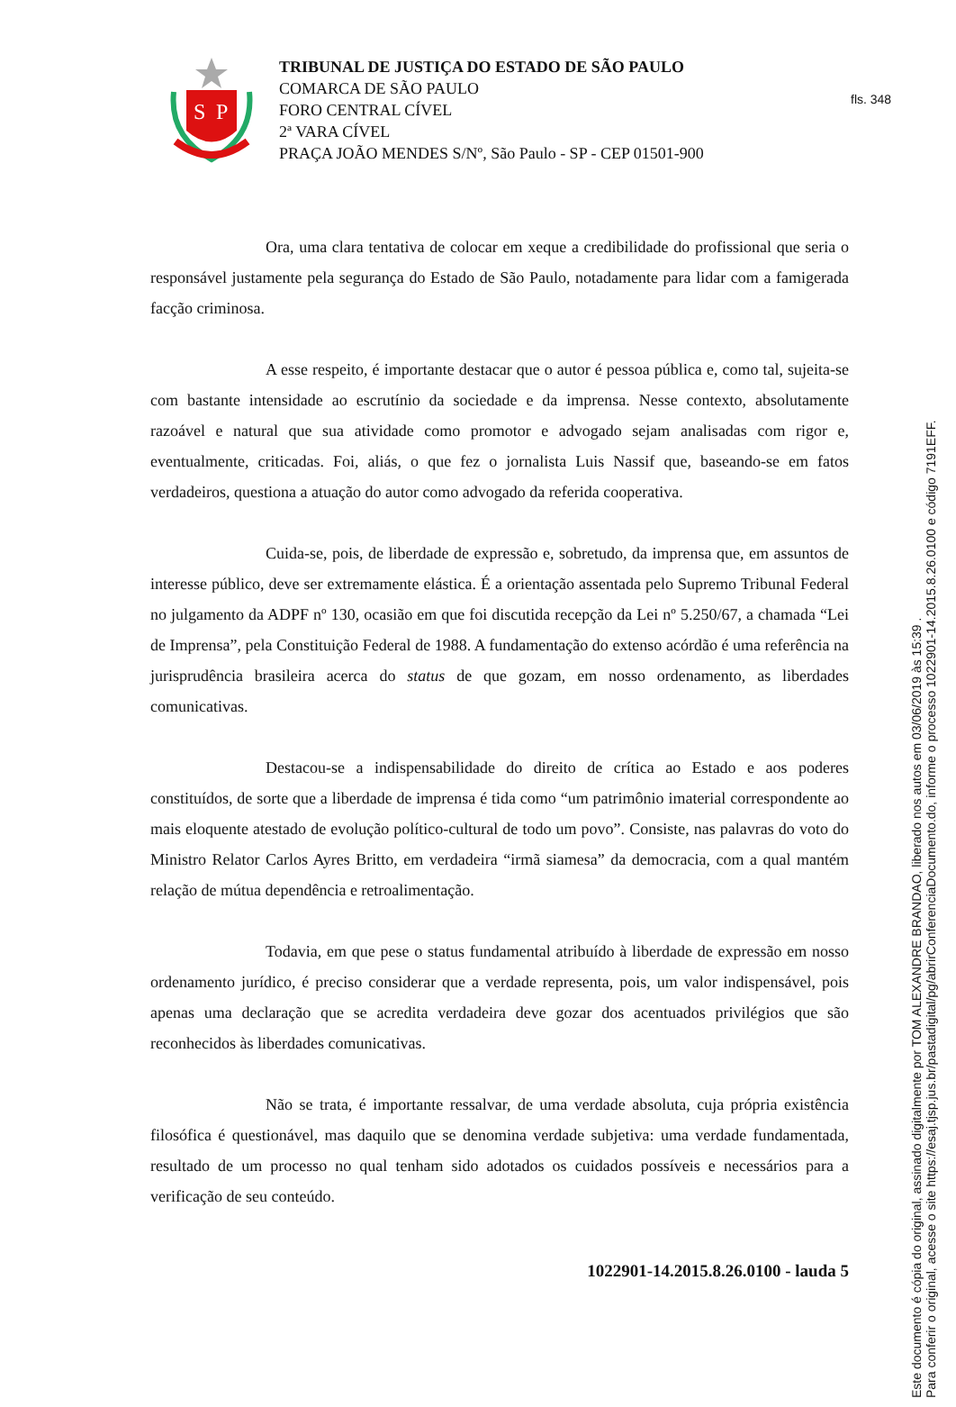fls. 348
S
P
TRIBUNAL DE JUSTIÇA DO ESTADO DE SÃO PAULO
COMARCA DE SÃO PAULO
FORO CENTRAL CÍVEL
2ª VARA CÍVEL
PRAÇA JOÃO MENDES S/Nº, São Paulo - SP - CEP 01501-900
Ora, uma clara tentativa de colocar em xeque a credibilidade do profissional que seria o responsável justamente pela segurança do Estado de São Paulo, notadamente para lidar com a famigerada facção criminosa.
A esse respeito, é importante destacar que o autor é pessoa pública e, como tal, sujeita-se com bastante intensidade ao escrutínio da sociedade e da imprensa. Nesse contexto, absolutamente razoável e natural que sua atividade como promotor e advogado sejam analisadas com rigor e, eventualmente, criticadas. Foi, aliás, o que fez o jornalista Luis Nassif que, baseando-se em fatos verdadeiros, questiona a atuação do autor como advogado da referida cooperativa.
Cuida-se, pois, de liberdade de expressão e, sobretudo, da imprensa que, em assuntos de interesse público, deve ser extremamente elástica. É a orientação assentada pelo Supremo Tribunal Federal no julgamento da ADPF nº 130, ocasião em que foi discutida recepção da Lei nº 5.250/67, a chamada “Lei de Imprensa”, pela Constituição Federal de 1988. A fundamentação do extenso acórdão é uma referência na jurisprudência brasileira acerca do status de que gozam, em nosso ordenamento, as liberdades comunicativas.
Destacou-se a indispensabilidade do direito de crítica ao Estado e aos poderes constituídos, de sorte que a liberdade de imprensa é tida como “um patrimônio imaterial correspondente ao mais eloquente atestado de evolução político-cultural de todo um povo”. Consiste, nas palavras do voto do Ministro Relator Carlos Ayres Britto, em verdadeira “irmã siamesa” da democracia, com a qual mantém relação de mútua dependência e retroalimentação.
Todavia, em que pese o status fundamental atribuído à liberdade de expressão em nosso ordenamento jurídico, é preciso considerar que a verdade representa, pois, um valor indispensável, pois apenas uma declaração que se acredita verdadeira deve gozar dos acentuados privilégios que são reconhecidos às liberdades comunicativas.
Não se trata, é importante ressalvar, de uma verdade absoluta, cuja própria existência filosófica é questionável, mas daquilo que se denomina verdade subjetiva: uma verdade fundamentada, resultado de um processo no qual tenham sido adotados os cuidados possíveis e necessários para a verificação de seu conteúdo.
1022901-14.2015.8.26.0100 - lauda 5
Este documento é cópia do original, assinado digitalmente por TOM ALEXANDRE BRANDAO, liberado nos autos em 03/06/2019 às 15:39 .
Para conferir o original, acesse o site https://esaj.tjsp.jus.br/pastadigital/pg/abrirConferenciaDocumento.do, informe o processo 1022901-14.2015.8.26.0100 e código 7191EFF.